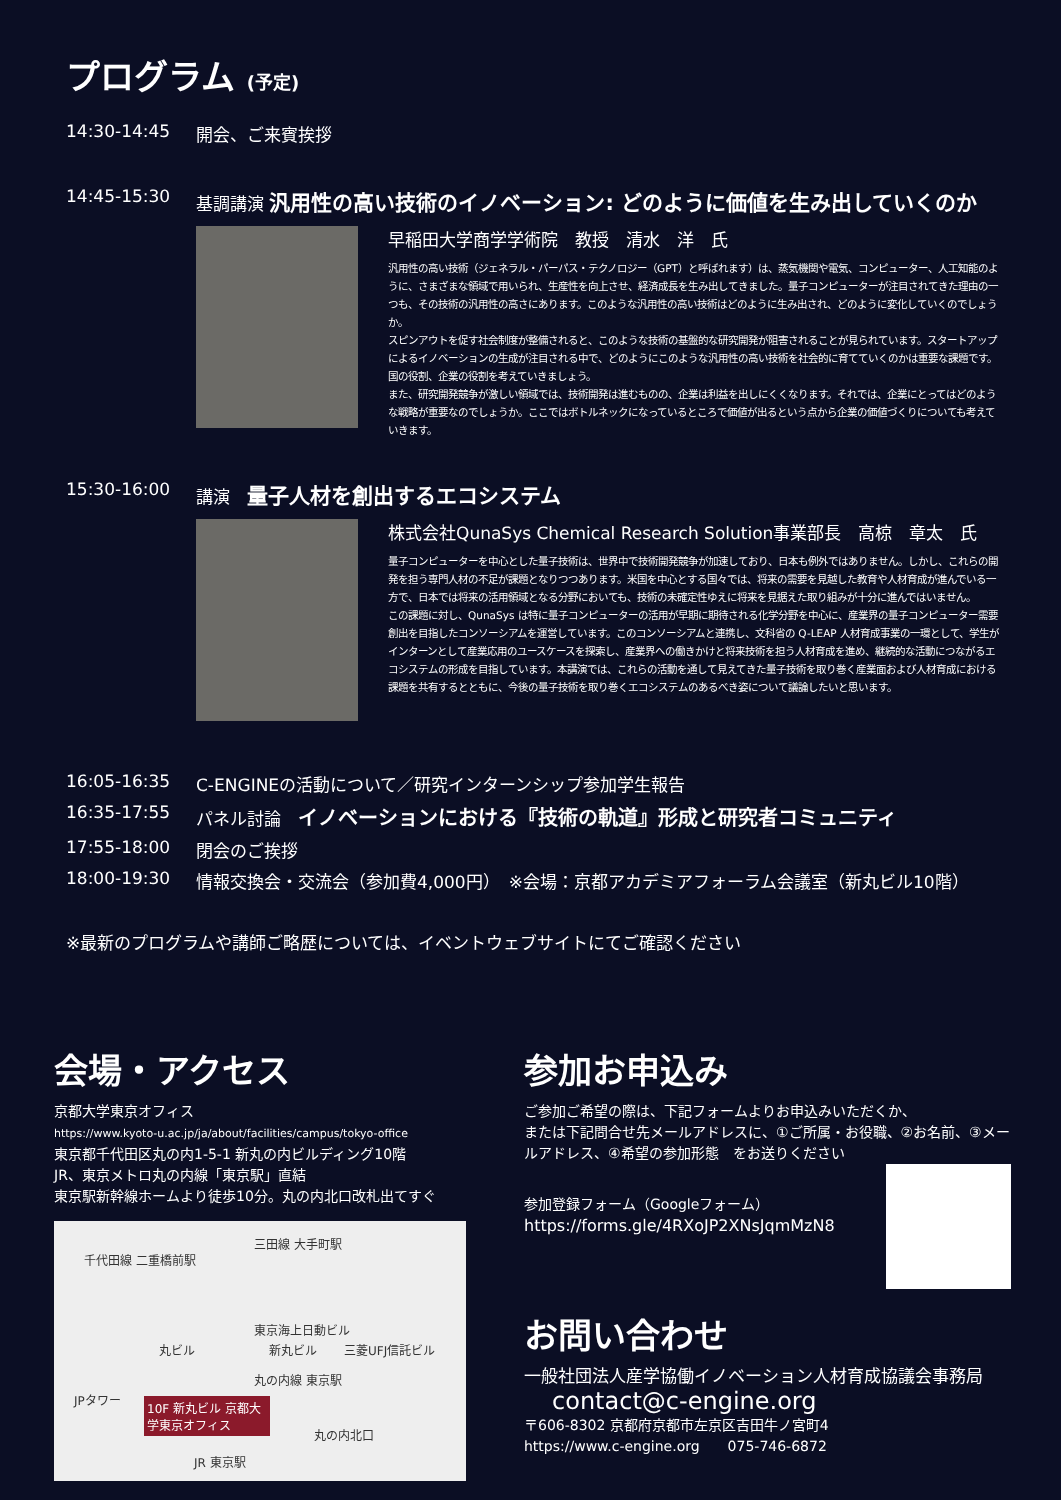プログラム (予定)
14:30-14:45 開会、ご来賓挨拶
14:45-15:30 基調講演 汎用性の高い技術のイノベーション: どのように価値を生み出していくのか
早稲田大学商学学術院　教授　清水　洋　氏
汎用性の高い技術（ジェネラル・パーパス・テクノロジー（GPT）と呼ばれます）は、蒸気機関や電気、コンピューター、人工知能のように、さまざまな領域で用いられ、生産性を向上させ、経済成長を生み出してきました。量子コンピューターが注目されてきた理由の一つも、その技術の汎用性の高さにあります。このような汎用性の高い技術はどのように生み出され、どのように変化していくのでしょうか。
スピンアウトを促す社会制度が整備されると、このような技術の基盤的な研究開発が阻害されることが見られています。スタートアップによるイノベーションの生成が注目される中で、どのようにこのような汎用性の高い技術を社会的に育てていくのかは重要な課題です。国の役割、企業の役割を考えていきましょう。
また、研究開発競争が激しい領域では、技術開発は進むものの、企業は利益を出しにくくなります。それでは、企業にとってはどのような戦略が重要なのでしょうか。ここではボトルネックになっているところで価値が出るという点から企業の価値づくりについても考えていきます。
15:30-16:00 講演　量子人材を創出するエコシステム
株式会社QunaSys Chemical Research Solution事業部長　高椋　章太　氏
量子コンピューターを中心とした量子技術は、世界中で技術開発競争が加速しており、日本も例外ではありません。しかし、これらの開発を担う専門人材の不足が課題となりつつあります。米国を中心とする国々では、将来の需要を見越した教育や人材育成が進んでいる一方で、日本では将来の活用領域となる分野においても、技術の未確定性ゆえに将来を見据えた取り組みが十分に進んではいません。
この課題に対し、QunaSys は特に量子コンピューターの活用が早期に期待される化学分野を中心に、産業界の量子コンピューター需要創出を目指したコンソーシアムを運営しています。このコンソーシアムと連携し、文科省の Q-LEAP 人材育成事業の一環として、学生がインターンとして産業応用のユースケースを探索し、産業界への働きかけと将来技術を担う人材育成を進め、継続的な活動につながるエコシステムの形成を目指しています。本講演では、これらの活動を通して見えてきた量子技術を取り巻く産業面および人材育成における課題を共有するとともに、今後の量子技術を取り巻くエコシステムのあるべき姿について議論したいと思います。
16:05-16:35 C-ENGINEの活動について／研究インターンシップ参加学生報告
16:35-17:55 パネル討論　イノベーションにおける『技術の軌道』形成と研究者コミュニティ
17:55-18:00 閉会のご挨拶
18:00-19:30 情報交換会・交流会（参加費4,000円）　※会場：京都アカデミアフォーラム会議室（新丸ビル10階）
※最新のプログラムや講師ご略歴については、イベントウェブサイトにてご確認ください
会場・アクセス
京都大学東京オフィス
https://www.kyoto-u.ac.jp/ja/about/facilities/campus/tokyo-office
東京都千代田区丸の内1-5-1 新丸の内ビルディング10階
JR、東京メトロ丸の内線「東京駅」直結
東京駅新幹線ホームより徒歩10分。丸の内北口改札出てすぐ
三田線 大手町駅
千代田線 二重橋前駅
東京海上日動ビル
丸ビル 新丸ビル 三菱UFJ信託ビル
丸の内線 東京駅
JPタワー
10F 新丸ビル 京都大学東京オフィス
丸の内北口
JR 東京駅
参加お申込み
ご参加ご希望の際は、下記フォームよりお申込みいただくか、
または下記問合せ先メールアドレスに、①ご所属・お役職、②お名前、③メールアドレス、④希望の参加形態　をお送りください
参加登録フォーム（Googleフォーム）
https://forms.gle/4RXoJP2XNsJqmMzN8
お問い合わせ
一般社団法人産学協働イノベーション人材育成協議会事務局
contact@c-engine.org
〒606-8302 京都府京都市左京区吉田牛ノ宮町4
https://www.c-engine.org　　075-746-6872